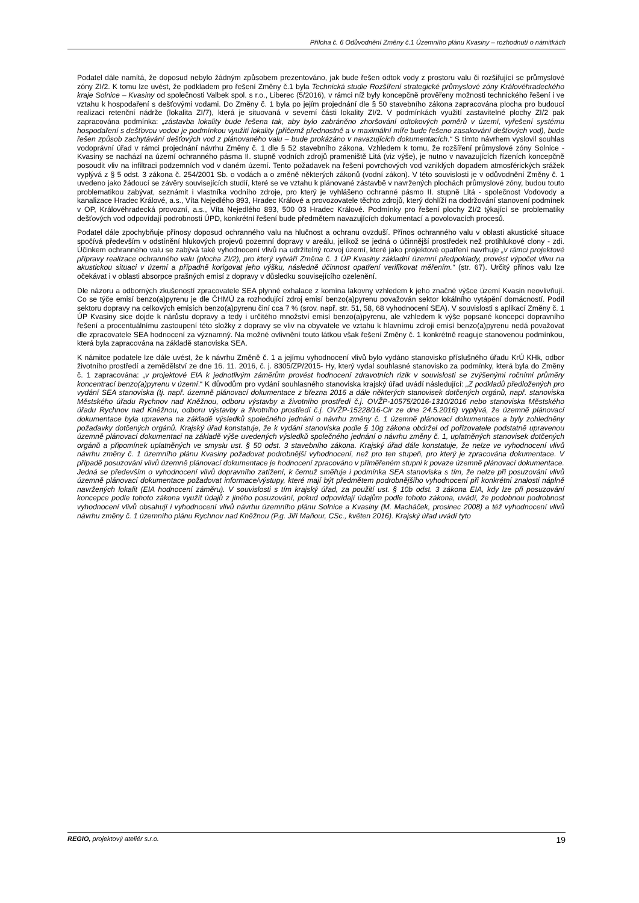Příloha č. 6 Odůvodnění Změny č.1 Územního plánu Kvasiny – rozhodnutí o námitkách
Podatel dále namítá, že doposud nebylo žádným způsobem prezentováno, jak bude řešen odtok vody z prostoru valu či rozšiřující se průmyslové zóny ZI/2. K tomu lze uvést, že podkladem pro řešení Změny č.1 byla Technická studie Rozšíření strategické průmyslové zóny Královéhradeckého kraje Solnice – Kvasiny od společnosti Valbek spol. s r.o., Liberec (5/2016), v rámci níž byly koncepčně prověřeny možnosti technického řešení i ve vztahu k hospodaření s dešťovými vodami. Do Změny č. 1 byla po jejím projednání dle § 50 stavebního zákona zapracována plocha pro budoucí realizaci retenční nádrže (lokalita ZI/7), která je situovaná v severní části lokality ZI/2. V podmínkách využití zastavitelné plochy ZI/2 pak zapracována podmínka: „zástavba lokality bude řešena tak, aby bylo zabráněno zhoršování odtokových poměrů v území, vyřešení systému hospodaření s dešťovou vodou je podmínkou využití lokality (přičemž přednostně a v maximální míře bude řešeno zasakování dešťových vod), bude řešen způsob zachytávání dešťových vod z plánovaného valu – bude prokázáno v navazujících dokumentacích.“ S tímto návrhem vyslovil souhlas vodoprávní úřad v rámci projednání návrhu Změny č. 1 dle § 52 stavebního zákona. Vzhledem k tomu, že rozšíření průmyslové zóny Solnice - Kvasiny se nachází na území ochranného pásma II. stupně vodních zdrojů prameniště Litá (viz výše), je nutno v navazujících řízeních koncepčně posoudit vliv na infiltraci podzemních vod v daném území. Tento požadavek na řešení povrchových vod vzniklých dopadem atmosférických srážek vyplývá z § 5 odst. 3 zákona č. 254/2001 Sb. o vodách a o změně některých zákonů (vodní zákon). V této souvislosti je v odůvodnění Změny č. 1 uvedeno jako žádoucí se závěry souvisejících studií, které se ve vztahu k plánované zástavbě v navržených plochách průmyslové zóny, budou touto problematikou zabývat, seznámit i vlastníka vodního zdroje, pro který je vyhlášeno ochranné pásmo II. stupně Litá - společnost Vodovody a kanalizace Hradec Králové, a.s., Víta Nejedlého 893, Hradec Králové a provozovatele těchto zdrojů, který dohlíží na dodržování stanovení podmínek v OP, Královéhradecká provozní, a.s., Víta Nejedlého 893, 500 03 Hradec Králové. Podmínky pro řešení plochy ZI/2 týkající se problematiky dešťových vod odpovídají podrobnosti ÚPD, konkrétní řešení bude předmětem navazujících dokumentací a povolovacích procesů.
Podatel dále zpochybňuje přínosy doposud ochranného valu na hlučnost a ochranu ovzduší. Přínos ochranného valu v oblasti akustické situace spočívá především v odstínění hlukových projevů pozemní dopravy v areálu, jelikož se jedná o účinnější prostředek než protihlukové clony - zdi. Účinkem ochranného valu se zabývá také vyhodnocení vlivů na udržitelný rozvoj území, které jako projektové opatření navrhuje „v rámci projektové přípravy realizace ochranného valu (plocha ZI/2), pro který vytváří Změna č. 1 ÚP Kvasiny základní územní předpoklady, provést výpočet vlivu na akustickou situaci v území a případně korigovat jeho výšku, následně účinnost opatření verifikovat měřením.“ (str. 67). Určitý přínos valu lze očekávat i v oblasti absorpce prašných emisí z dopravy v důsledku souvisejícího ozelenění.
Dle názoru a odborných zkušeností zpracovatele SEA plynné exhalace z komína lakovny vzhledem k jeho značné výšce území Kvasin neovlivňují. Co se týče emisí benzo(a)pyrenu je dle ČHMÚ za rozhodující zdroj emisí benzo(a)pyrenu považován sektor lokálního vytápění domácností. Podíl sektoru dopravy na celkových emisích benzo(a)pyrenu činí cca 7 % (srov. např. str. 51, 58, 68 vyhodnocení SEA). V souvislosti s aplikací Změny č. 1 ÚP Kvasiny sice dojde k nárůstu dopravy a tedy i určitého množství emisí benzo(a)pyrenu, ale vzhledem k výše popsané koncepci dopravního řešení a procentuálnímu zastoupení této složky z dopravy se vliv na obyvatele ve vztahu k hlavnímu zdroji emisí benzo(a)pyrenu nedá považovat dle zpracovatele SEA hodnocení za významný. Na možné ovlivnění touto látkou však řešení Změny č. 1 konkrétně reaguje stanovenou podmínkou, která byla zapracována na základě stanoviska SEA.
K námitce podatele lze dále uvést, že k návrhu Změně č. 1 a jejímu vyhodnocení vlivů bylo vydáno stanovisko příslušného úřadu KrÚ KHk, odbor životního prostředí a zemědělství ze dne 16. 11. 2016, č. j. 8305/ZP/2015- Hy, který vydal souhlasné stanovisko za podmínky, která byla do Změny č. 1 zapracována: „v projektové EIA k jednotlivým záměrům provést hodnocení zdravotních rizik v souvislosti se zvýšenými ročními průměry koncentrací benzo(a)pyrenu v území.“ K důvodům pro vydání souhlasného stanoviska krajský úřad uvádí následující: „Z podkladů předložených pro vydání SEA stanoviska (tj. např. územně plánovací dokumentace z března 2016 a dále některých stanovisek dotčených orgánů, např. stanoviska Městského úřadu Rychnov nad Kněžnou, odboru výstavby a životního prostředí č.j. OVŽP-10575/2016-1310/2016 nebo stanoviska Městského úřadu Rychnov nad Kněžnou, odboru výstavby a životního prostředí č.j. OVŽP-15228/16-Cir ze dne 24.5.2016) vyplývá, že územně plánovací dokumentace byla upravena na základě výsledků společného jednání o návrhu změny č. 1 územně plánovací dokumentace a byly zohledněny požadavky dotčených orgánů. Krajský úřad konstatuje, že k vydání stanoviska podle § 10g zákona obdržel od pořizovatele podstatně upravenou územně plánovací dokumentaci na základě výše uvedených výsledků společného jednání o návrhu změny č. 1, uplatněných stanovisek dotčených orgánů a připomínek uplatněných ve smyslu ust. § 50 odst. 3 stavebního zákona. Krajský úřad dále konstatuje, že nelze ve vyhodnocení vlivů návrhu změny č. 1 územního plánu Kvasiny požadovat podrobnější vyhodnocení, než pro ten stupeň, pro který je zpracována dokumentace. V případě posuzování vlivů územně plánovací dokumentace je hodnocení zpracováno v přiměřeném stupni k povaze územně plánovací dokumentace. Jedná se především o vyhodnocení vlivů dopravního zatížení, k čemuž směřuje i podmínka SEA stanoviska s tím, že nelze při posuzování vlivů územně plánovací dokumentace požadovat informace/výstupy, které mají být předmětem podrobnějšího vyhodnocení při konkrétní znalosti náplně navržených lokalit (EIA hodnocení záměru). V souvislosti s tím krajský úřad, za použití ust. § 10b odst. 3 zákona EIA, kdy lze při posuzování koncepce podle tohoto zákona využít údajů z jiného posuzování, pokud odpovídají údajům podle tohoto zákona, uvádí, že podobnou podrobnost vyhodnocení vlivů obsahují i vyhodnocení vlivů návrhu územního plánu Solnice a Kvasiny (M. Macháček, prosinec 2008) a též vyhodnocení vlivů návrhu změny č. 1 územního plánu Rychnov nad Kněžnou (P.g. Jiří Maňour, CSc., květen 2016). Krajský úřad uvádí tyto
REGIO, projektový ateliér s.r.o. 19